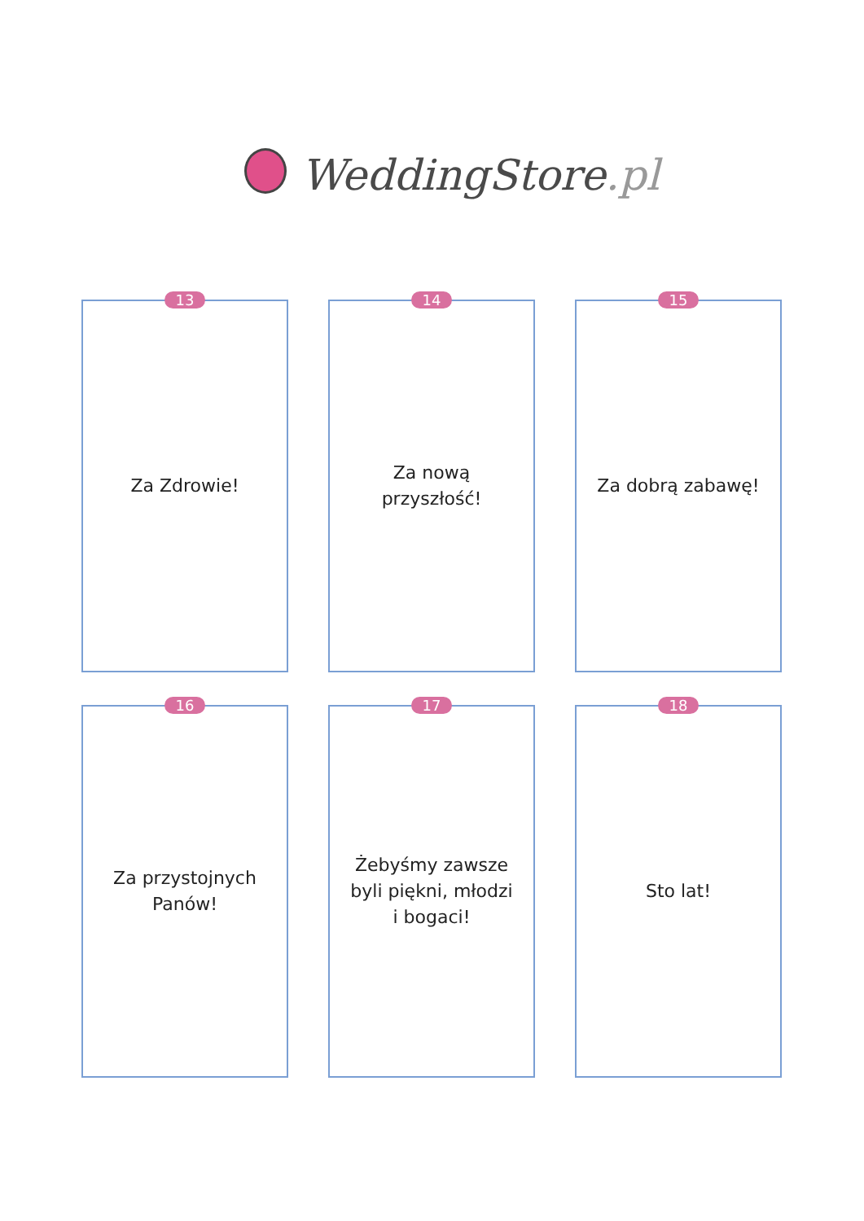WeddingStore.pl
13
Za Zdrowie!
14
Za nową
przyszłość!
15
Za dobrą zabawę!
16
Za przystojnych
Panów!
17
Żebyśmy zawsze
byli piękni, młodzi
i bogaci!
18
Sto lat!